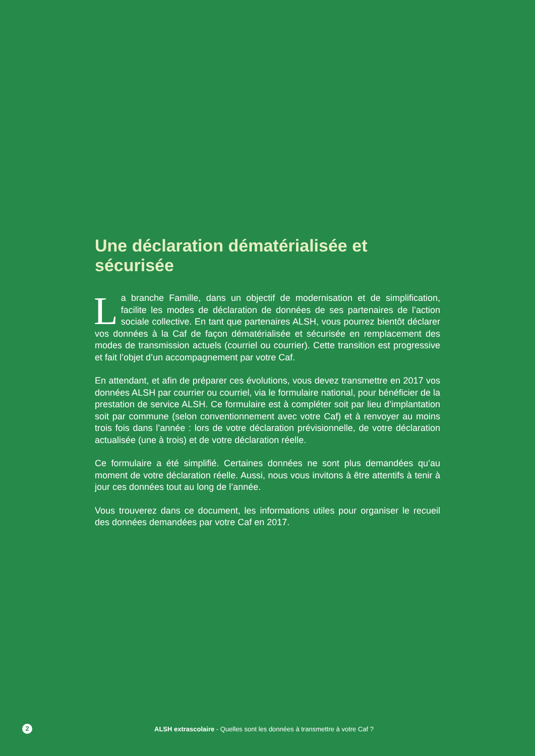Une déclaration dématérialisée et sécurisée
La branche Famille, dans un objectif de modernisation et de simplification, facilite les modes de déclaration de données de ses partenaires de l’action sociale collective. En tant que partenaires ALSH, vous pourrez bientôt déclarer vos données à la Caf de façon dématérialisée et sécurisée en remplacement des modes de transmission actuels (courriel ou courrier). Cette transition est progressive et fait l’objet d’un accompagnement par votre Caf.
En attendant, et afin de préparer ces évolutions, vous devez transmettre en 2017 vos données ALSH par courrier ou courriel, via le formulaire national, pour bénéficier de la prestation de service ALSH. Ce formulaire est à compléter soit par lieu d’implantation soit par commune (selon conventionnement avec votre Caf) et à renvoyer au moins trois fois dans l’année : lors de votre déclaration prévisionnelle, de votre déclaration actualisée (une à trois) et de votre déclaration réelle.
Ce formulaire a été simplifié. Certaines données ne sont plus demandées qu’au moment de votre déclaration réelle. Aussi, nous vous invitons à être attentifs à tenir à jour ces données tout au long de l’année.
Vous trouverez dans ce document, les informations utiles pour organiser le recueil des données demandées par votre Caf en 2017.
2
ALSH extrascolaire - Quelles sont les données à transmettre à votre Caf ?